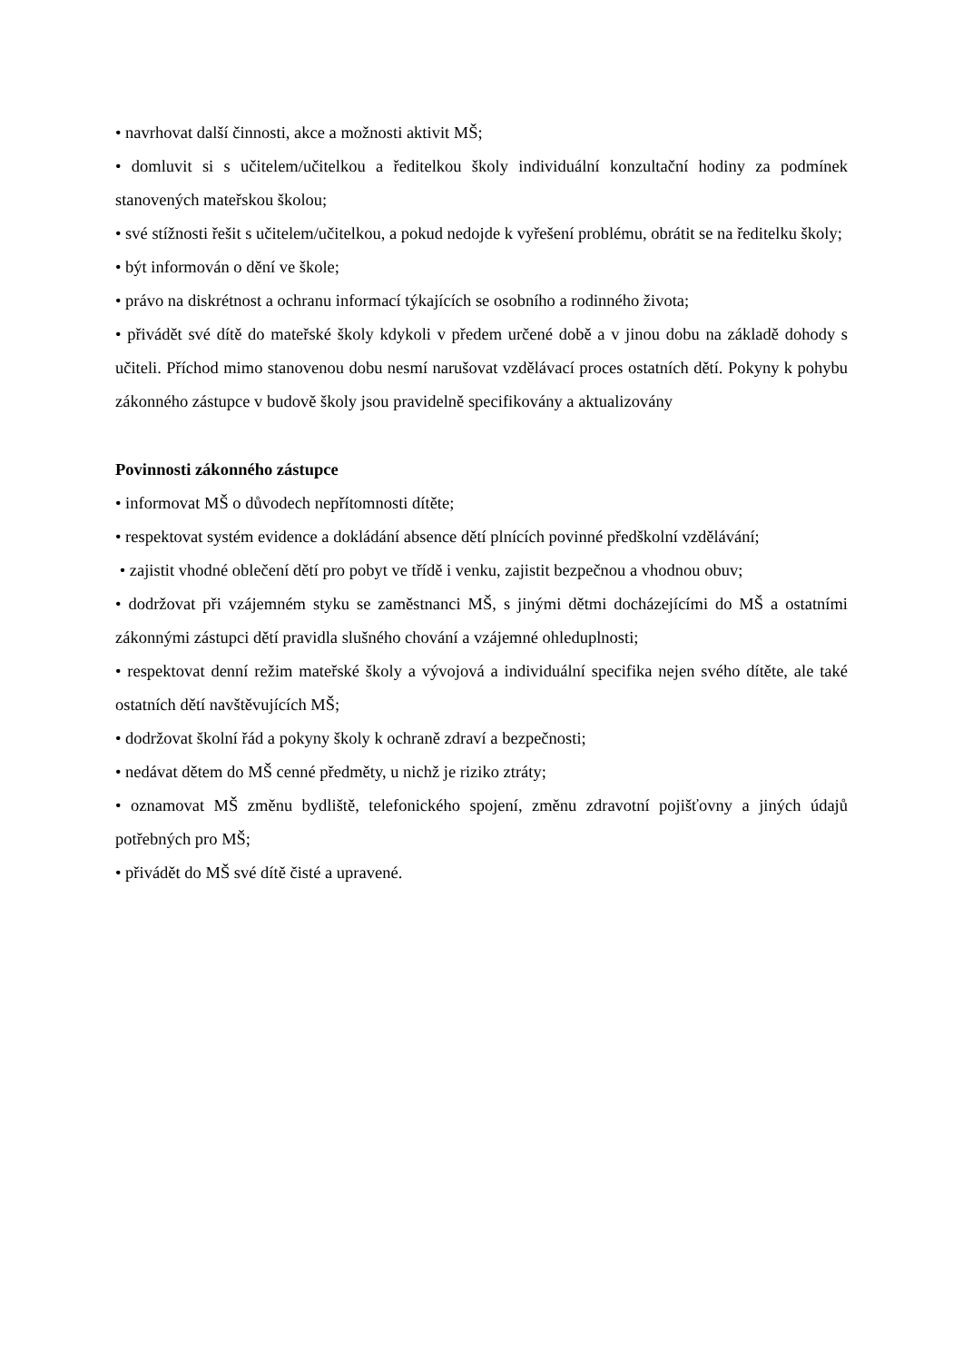• navrhovat další činnosti, akce a možnosti aktivit MŠ;
• domluvit si s učitelem/učitelkou a ředitelkou školy individuální konzultační hodiny za podmínek stanovených mateřskou školou;
• své stížnosti řešit s učitelem/učitelkou, a pokud nedojde k vyřešení problému, obrátit se na ředitelku školy;
• být informován o dění ve škole;
• právo na diskrétnost a ochranu informací týkajících se osobního a rodinného života;
• přivádět své dítě do mateřské školy kdykoli v předem určené době a v jinou dobu na základě dohody s učiteli. Příchod mimo stanovenou dobu nesmí narušovat vzdělávací proces ostatních dětí. Pokyny k pohybu zákonného zástupce v budově školy jsou pravidelně specifikovány a aktualizovány
Povinnosti zákonného zástupce
• informovat MŠ o důvodech nepřítomnosti dítěte;
• respektovat systém evidence a dokládání absence dětí plnících povinné předškolní vzdělávání;
• zajistit vhodné oblečení dětí pro pobyt ve třídě i venku, zajistit bezpečnou a vhodnou obuv;
• dodržovat při vzájemném styku se zaměstnanci MŠ, s jinými dětmi docházejícími do MŠ a ostatními zákonnými zástupci dětí pravidla slušného chování a vzájemné ohleduplnosti;
• respektovat denní režim mateřské školy a vývojová a individuální specifika nejen svého dítěte, ale také ostatních dětí navštěvujících MŠ;
• dodržovat školní řád a pokyny školy k ochraně zdraví a bezpečnosti;
• nedávat dětem do MŠ cenné předměty, u nichž je riziko ztráty;
• oznamovat MŠ změnu bydliště, telefonického spojení, změnu zdravotní pojišťovny a jiných údajů potřebných pro MŠ;
• přivádět do MŠ své dítě čisté a upravené.